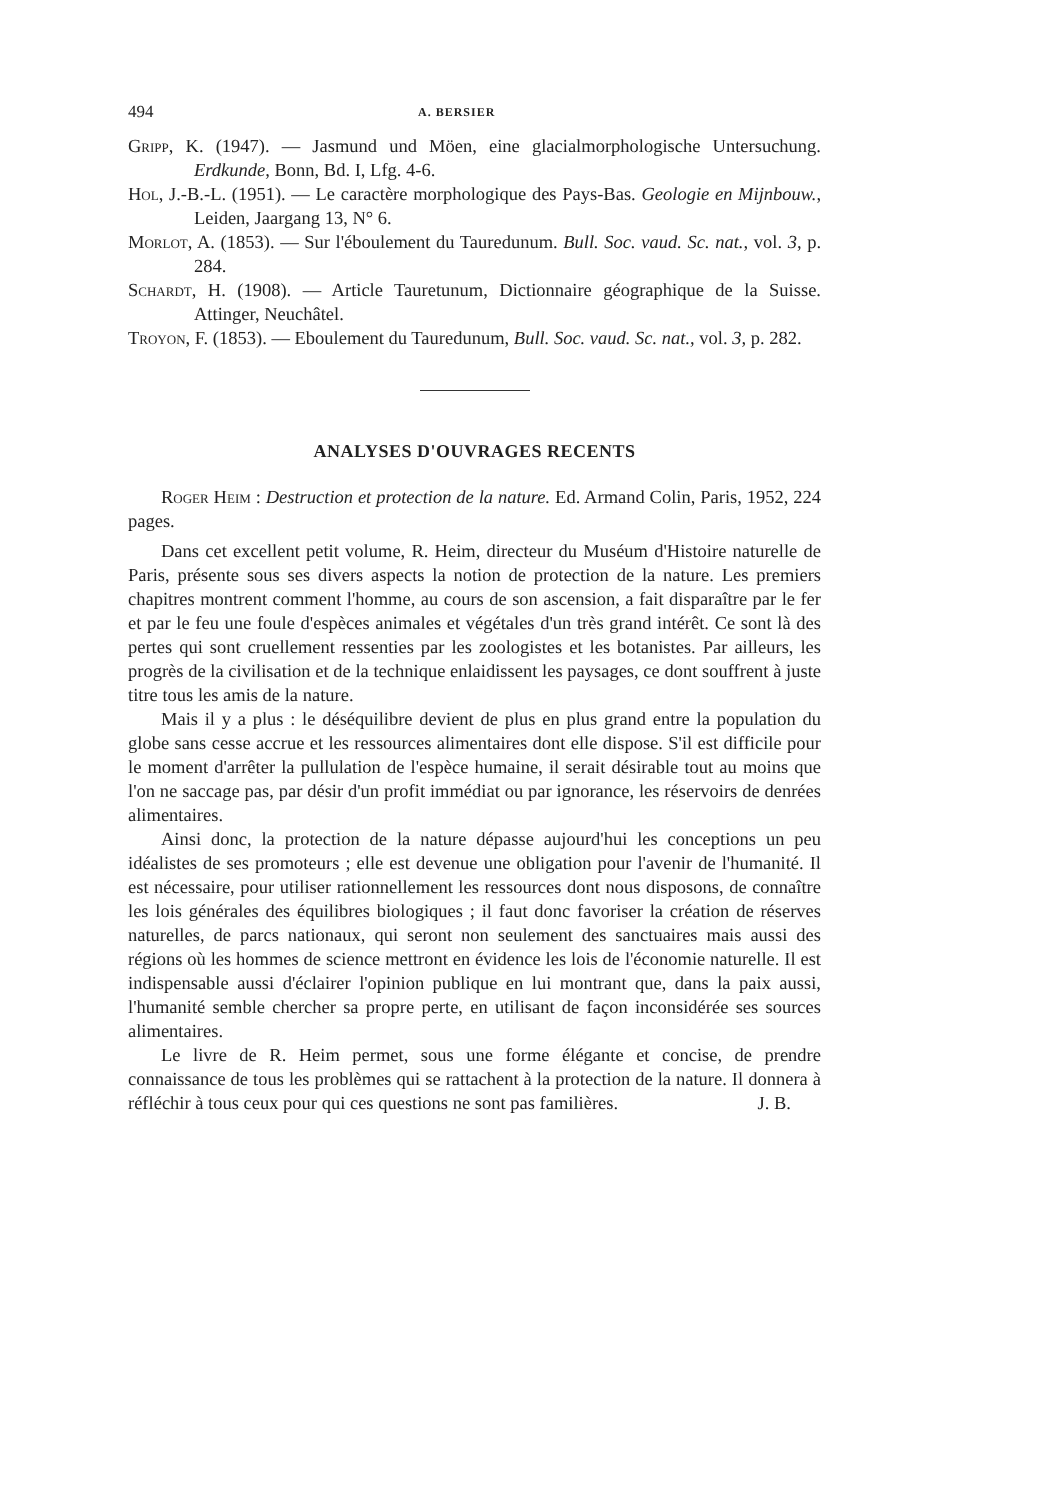494 A. BERSIER
Gripp, K. (1947). — Jasmund und Möen, eine glacialmorphologische Untersuchung. Erdkunde, Bonn, Bd. I, Lfg. 4-6.
Hol, J.-B.-L. (1951). — Le caractère morphologique des Pays-Bas. Geologie en Mijnbouw., Leiden, Jaargang 13, N° 6.
Morlot, A. (1853). — Sur l'éboulement du Tauredunum. Bull. Soc. vaud. Sc. nat., vol. 3, p. 284.
Schardt, H. (1908). — Article Tauretunum, Dictionnaire géographique de la Suisse. Attinger, Neuchâtel.
Troyon, F. (1853). — Eboulement du Tauredunum, Bull. Soc. vaud. Sc. nat., vol. 3, p. 282.
ANALYSES D'OUVRAGES RECENTS
Roger Heim : Destruction et protection de la nature. Ed. Armand Colin, Paris, 1952, 224 pages.
Dans cet excellent petit volume, R. Heim, directeur du Muséum d'Histoire naturelle de Paris, présente sous ses divers aspects la notion de protection de la nature. Les premiers chapitres montrent comment l'homme, au cours de son ascension, a fait disparaître par le fer et par le feu une foule d'espèces animales et végétales d'un très grand intérêt. Ce sont là des pertes qui sont cruellement ressenties par les zoologistes et les botanistes. Par ailleurs, les progrès de la civilisation et de la technique enlaidissent les paysages, ce dont souffrent à juste titre tous les amis de la nature.
Mais il y a plus : le déséquilibre devient de plus en plus grand entre la population du globe sans cesse accrue et les ressources alimentaires dont elle dispose. S'il est difficile pour le moment d'arrêter la pullulation de l'espèce humaine, il serait désirable tout au moins que l'on ne saccage pas, par désir d'un profit immédiat ou par ignorance, les réservoirs de denrées alimentaires.
Ainsi donc, la protection de la nature dépasse aujourd'hui les conceptions un peu idéalistes de ses promoteurs ; elle est devenue une obligation pour l'avenir de l'humanité. Il est nécessaire, pour utiliser rationnellement les ressources dont nous disposons, de connaître les lois générales des équilibres biologiques ; il faut donc favoriser la création de réserves naturelles, de parcs nationaux, qui seront non seulement des sanctuaires mais aussi des régions où les hommes de science mettront en évidence les lois de l'économie naturelle. Il est indispensable aussi d'éclairer l'opinion publique en lui montrant que, dans la paix aussi, l'humanité semble chercher sa propre perte, en utilisant de façon inconsidérée ses sources alimentaires.
Le livre de R. Heim permet, sous une forme élégante et concise, de prendre connaissance de tous les problèmes qui se rattachent à la protection de la nature. Il donnera à réfléchir à tous ceux pour qui ces questions ne sont pas familières. J. B.